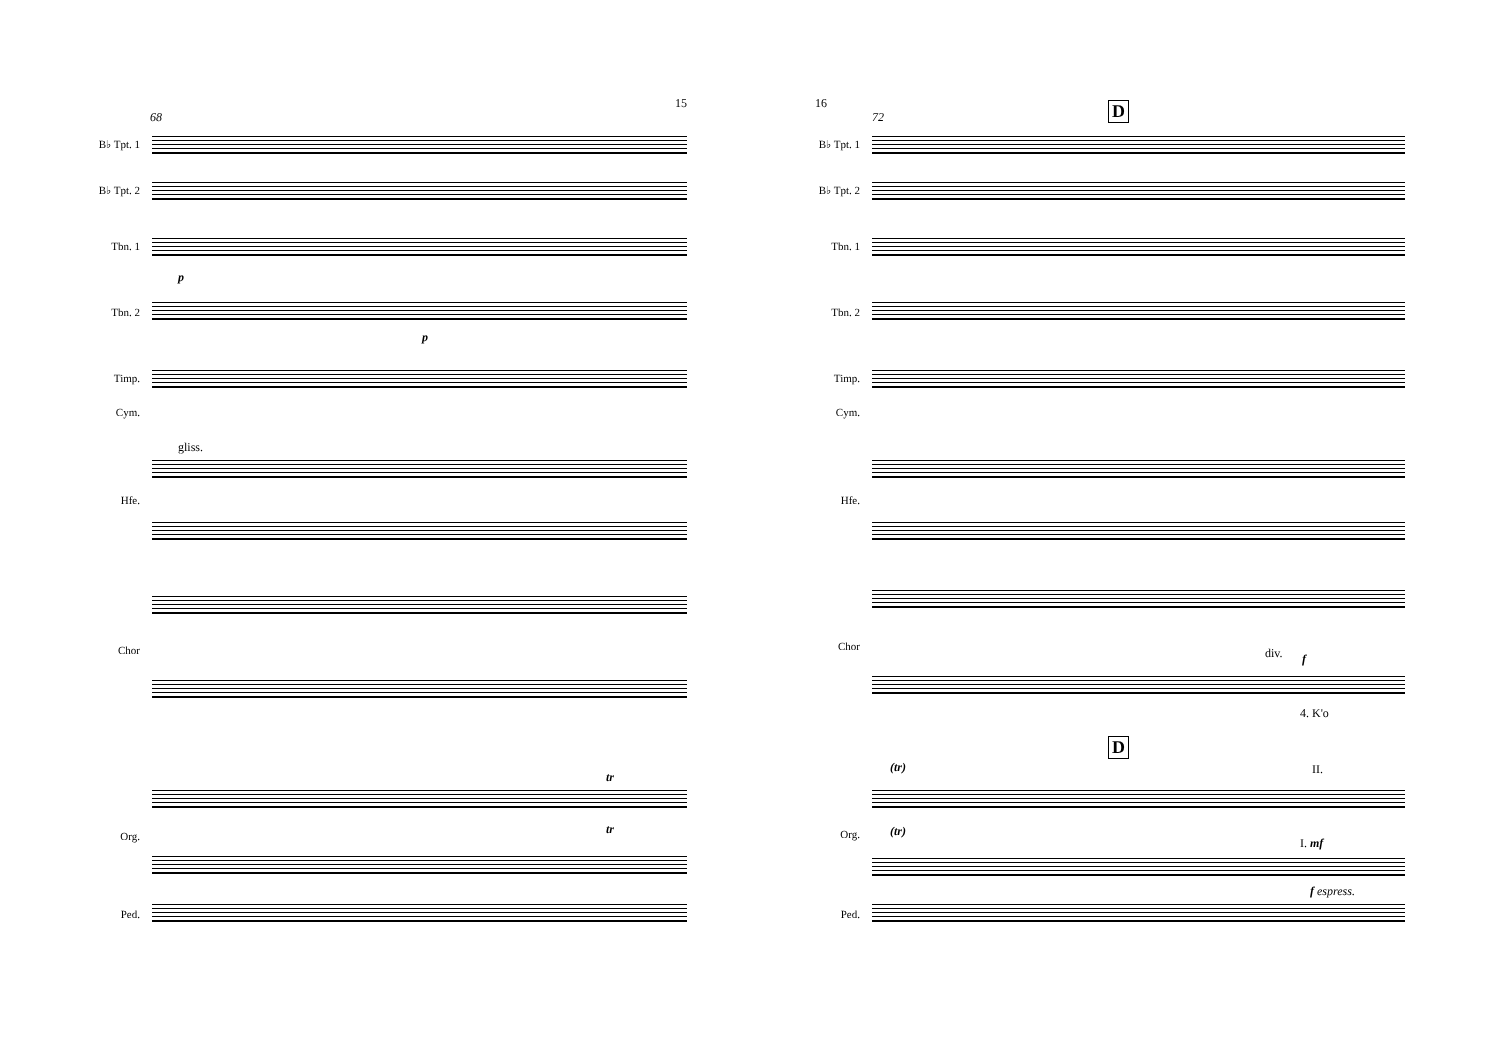15
68
B♭ Tpt. 1
B♭ Tpt. 2
Tbn. 1
p
Tbn. 2
p
Timp.
Cym.
gliss.
Hfe.
Chor
tr
tr
Org.
Ped.
16
72 D
B♭ Tpt. 1
B♭ Tpt. 2
Tbn. 1
Tbn. 2
Timp.
Cym.
Hfe.
Chor div. f
4. K'o
D
(tr) II.
(tr)
I. mf
Org.
f espress.
Ped.